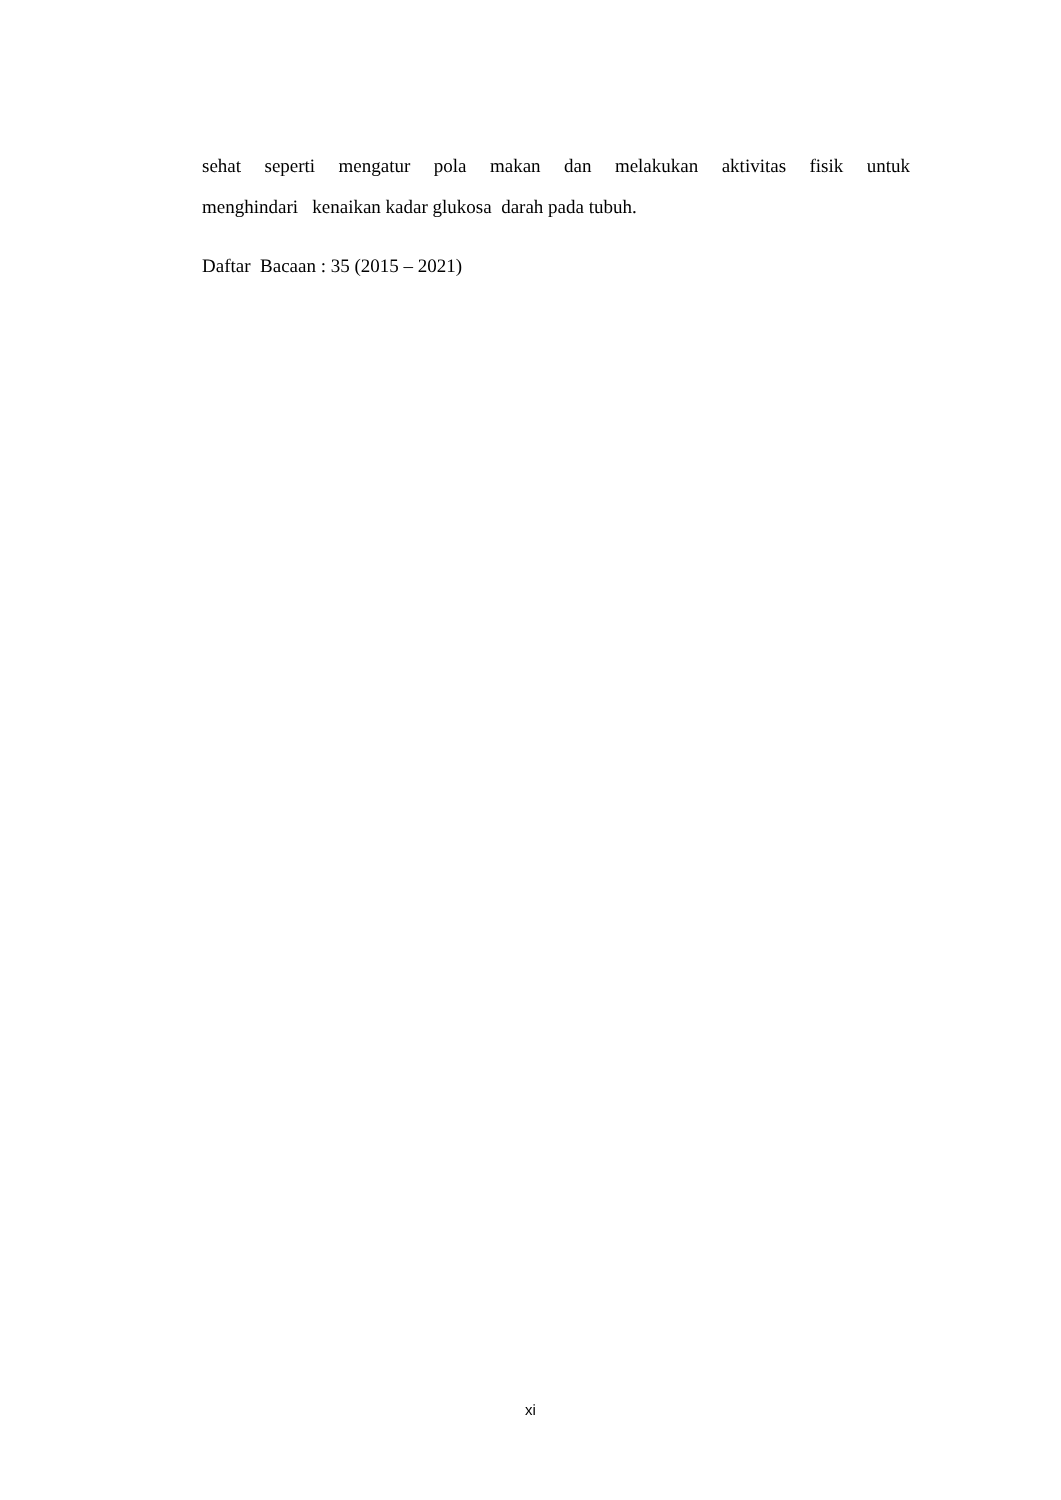sehat seperti mengatur pola makan dan melakukan aktivitas fisik untuk
menghindari kenaikan kadar glukosa darah pada tubuh.
Daftar Bacaan : 35 (2015 – 2021)
xi